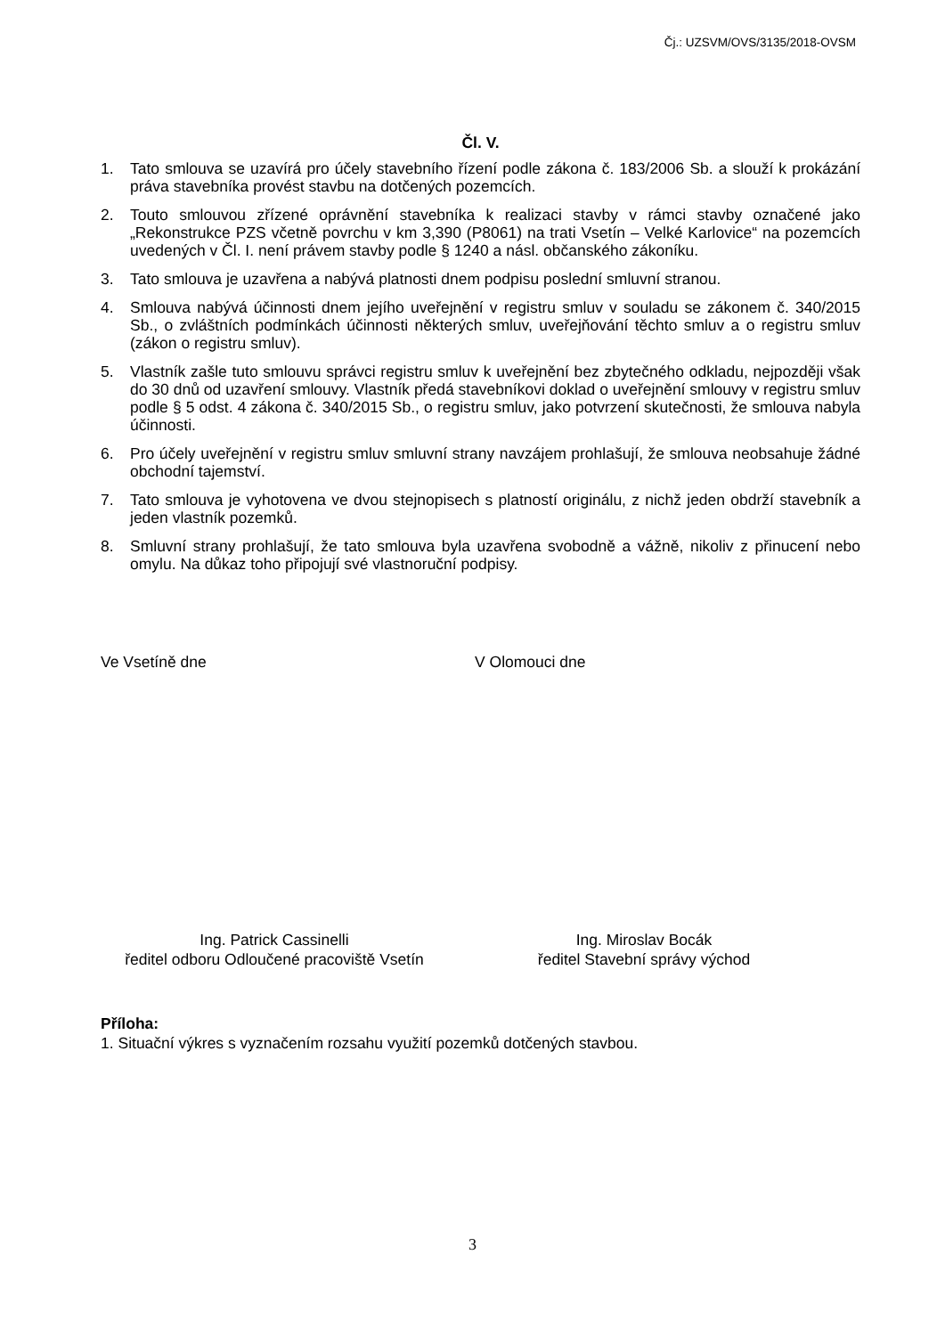Čj.: UZSVM/OVS/3135/2018-OVSM
Čl. V.
1. Tato smlouva se uzavírá pro účely stavebního řízení podle zákona č. 183/2006 Sb. a slouží k prokázání práva stavebníka provést stavbu na dotčených pozemcích.
2. Touto smlouvou zřízené oprávnění stavebníka k realizaci stavby v rámci stavby označené jako „Rekonstrukce PZS včetně povrchu v km 3,390 (P8061) na trati Vsetín – Velké Karlovice“ na pozemcích uvedených v Čl. I. není právem stavby podle § 1240 a násl. občanského zákoníku.
3. Tato smlouva je uzavřena a nabývá platnosti dnem podpisu poslední smluvní stranou.
4. Smlouva nabývá účinnosti dnem jejího uveřejnění v registru smluv v souladu se zákonem č. 340/2015 Sb., o zvláštních podmínkách účinnosti některých smluv, uveřejňování těchto smluv a o registru smluv (zákon o registru smluv).
5. Vlastník zašle tuto smlouvu správci registru smluv k uveřejnění bez zbytečného odkladu, nejpozději však do 30 dnů od uzavření smlouvy. Vlastník předá stavebníkovi doklad o uveřejnění smlouvy v registru smluv podle § 5 odst. 4 zákona č. 340/2015 Sb., o registru smluv, jako potvrzení skutečnosti, že smlouva nabyla účinnosti.
6. Pro účely uveřejnění v registru smluv smluvní strany navzájem prohlašují, že smlouva neobsahuje žádné obchodní tajemství.
7. Tato smlouva je vyhotovena ve dvou stejnopisech s platností originálu, z nichž jeden obdrží stavebník a jeden vlastník pozemků.
8. Smluvní strany prohlašují, že tato smlouva byla uzavřena svobodně a vážně, nikoliv z přinucení nebo omylu. Na důkaz toho připojují své vlastnoruční podpisy.
Ve Vsetíně dne V Olomouci dne
Ing. Patrick Cassinelli
ředitel odboru Odloučené pracoviště Vsetín
Ing. Miroslav Bocák
ředitel Stavební správy východ
Příloha:
1. Situační výkres s vyznačením rozsahu využití pozemků dotčených stavbou.
3